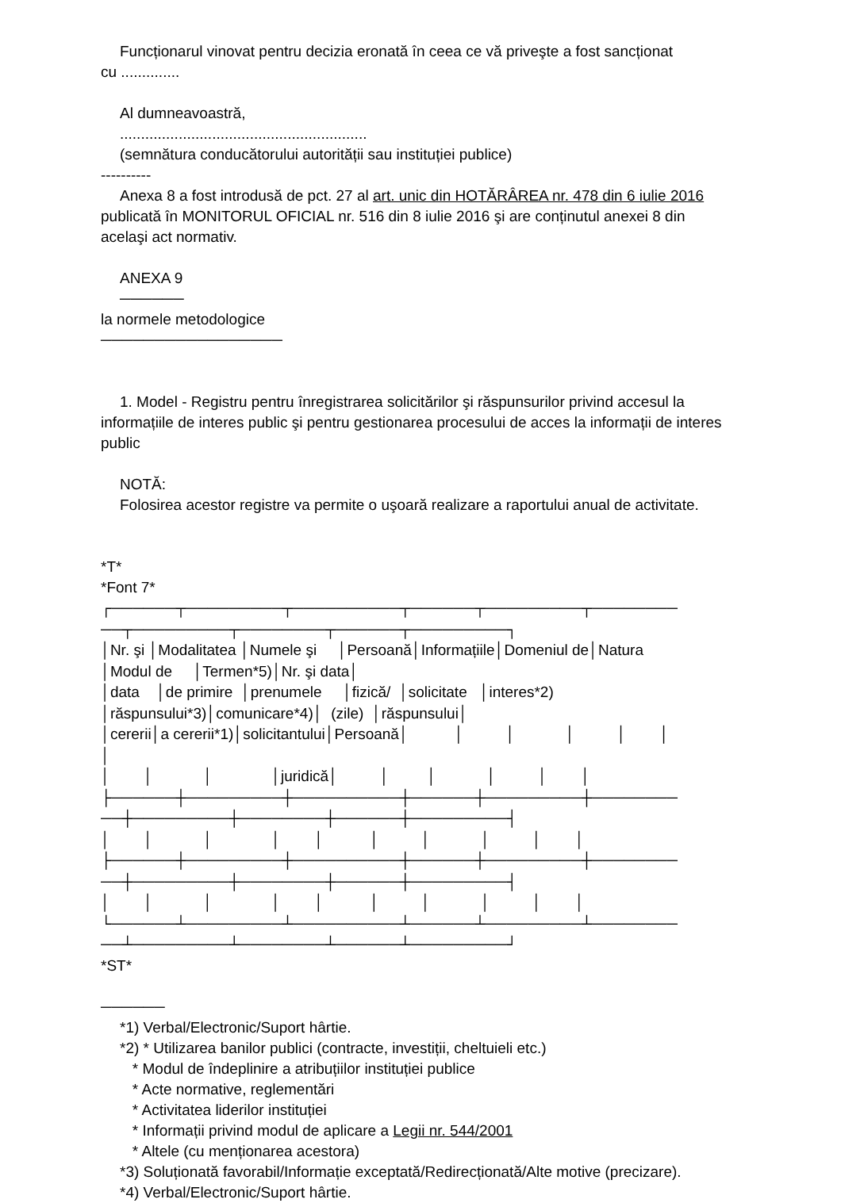Funcționarul vinovat pentru decizia eronată în ceea ce vă priveşte a fost sancționat
cu ..............
Al dumneavoastră,
...........................................................
(semnătura conducătorului autorității sau instituției publice)
----------
Anexa 8 a fost introdusă de pct. 27 al art. unic din HOTĂRÂREA nr. 478 din 6 iulie 2016
publicată în MONITORUL OFICIAL nr. 516 din 8 iulie 2016 şi are conținutul anexei 8 din
acelaşi act normativ.
ANEXA 9
──────
la normele metodologice
─────────────────
1. Model - Registru pentru înregistrarea solicitărilor şi răspunsurilor privind accesul la
informațiile de interes public şi pentru gestionarea procesului de acces la informații de interes
public
NOTĂ:
Folosirea acestor registre va permite o uşoară realizare a raportului anual de activitate.
*T*
*Font 7*
┌──────┬─────────┬──────────┬──────┬─────────┬──────── ──┬─────────┬────────┬──────┬─────────┐ │Nr. şi │Modalitatea │Numele şi │Persoană│Informațiile│Domeniul de│Natura │Modul de │Termen*5)│Nr. şi data│ │data │de primire │prenumele │fizică/ │solicitate │interes*2) │răspunsului*3)│comunicare*4)│ (zile) │răspunsului│ │cererii│a cererii*1)│solicitantului│Persoană│ │ │ │ │ │ │ │ │ │ │juridică│ │ │ │ │ │ ├──────┼─────────┼──────────┼──────┼─────────┼──────── ──┼─────────┼────────┼──────┼─────────┤ │ │ │ │ │ │ │ │ │ │ ├──────┼─────────┼──────────┼──────┼─────────┼──────── ──┼─────────┼────────┼──────┼─────────┤ │ │ │ │ │ │ │ │ │ │ └──────┴─────────┴──────────┴──────┴─────────┴──────── ──┴─────────┴────────┴──────┴─────────┘
*ST*
──────
*1) Verbal/Electronic/Suport hârtie.
*2) * Utilizarea banilor publici (contracte, investiții, cheltuieli etc.)
* Modul de îndeplinire a atribuțiilor instituției publice
* Acte normative, reglementări
* Activitatea liderilor instituției
* Informații privind modul de aplicare a Legii nr. 544/2001
* Altele (cu menționarea acestora)
*3) Soluționată favorabil/Informație exceptată/Redirecționată/Alte motive (precizare).
*4) Verbal/Electronic/Suport hârtie.